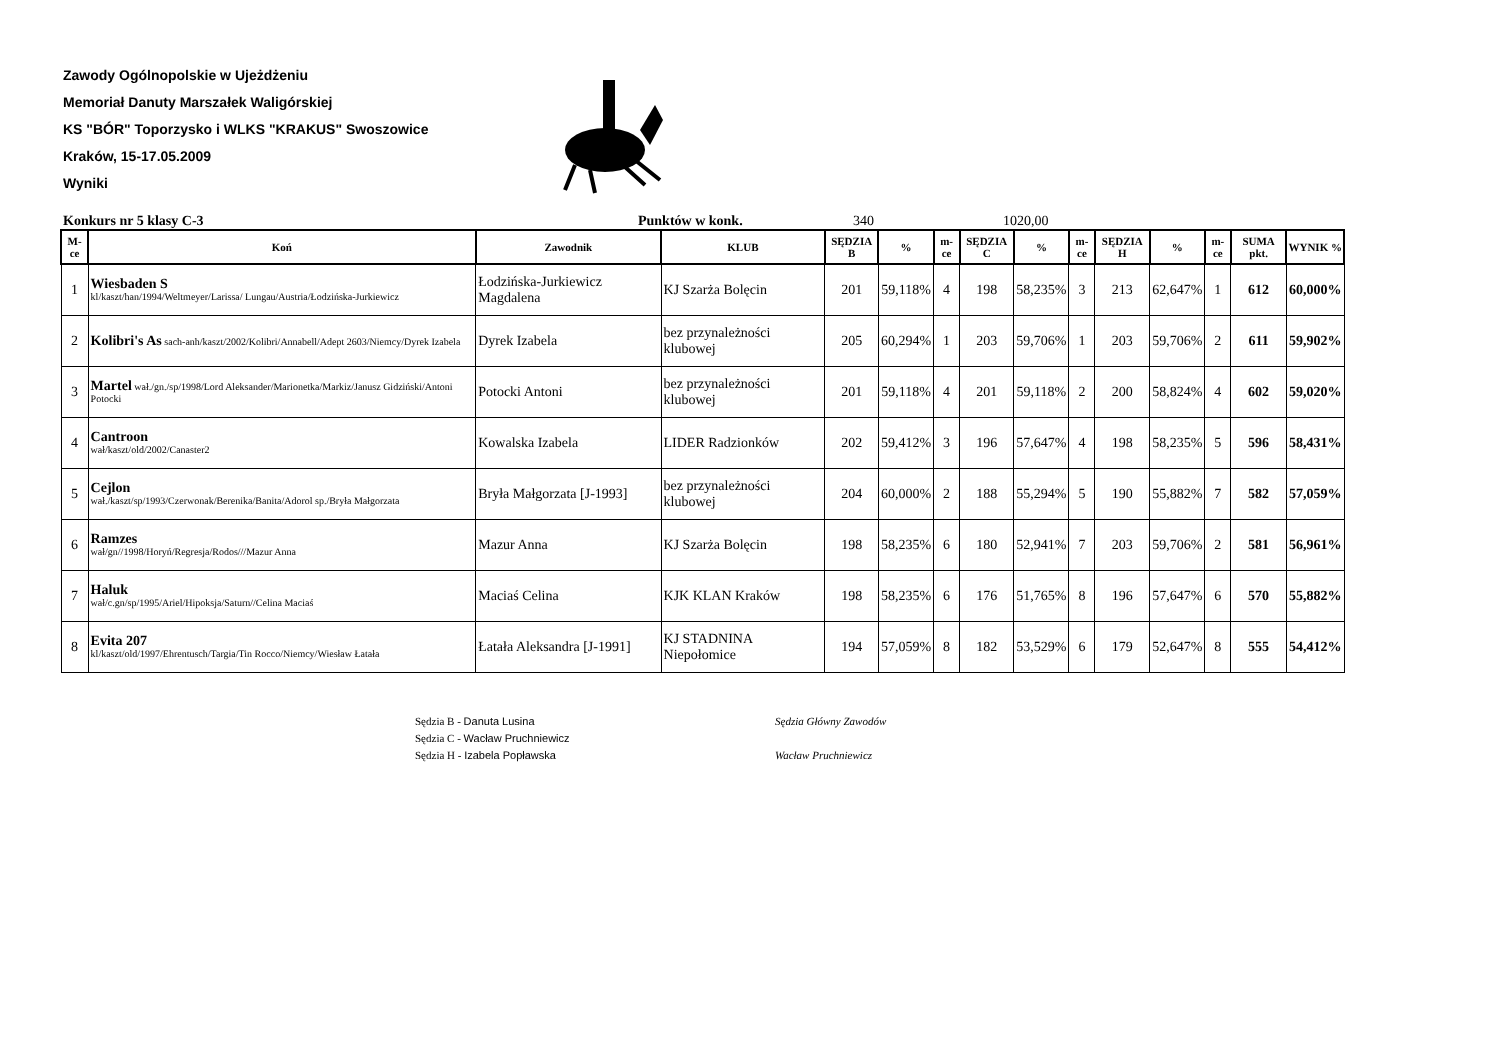Zawody Ogólnopolskie w Ujeżdżeniu
Memoriał Danuty Marszałek Waligórskiej
KS "BÓR" Toporzysko i WLKS "KRAKUS" Swoszowice
Kraków, 15-17.05.2009
Wyniki
Konkurs nr 5 klasy C-3 Punktów w konk. 340 1020,00
| M-ce | Koń | Zawodnik | KLUB | SĘDZIA B | % | m-ce | SĘDZIA C | % | m-ce | SĘDZIA H | % | m-ce | SUMA pkt. | WYNIK % |
| --- | --- | --- | --- | --- | --- | --- | --- | --- | --- | --- | --- | --- | --- | --- |
| 1 | Wiesbaden S kl/kaszt/han/1994/Weltmeyer/Larissa/ Lungau/Austria/Łodzińska-Jurkiewicz | Łodzińska-Jurkiewicz Magdalena | KJ Szarża Bolęcin | 201 | 59,118% | 4 | 198 | 58,235% | 3 | 213 | 62,647% | 1 | 612 | 60,000% |
| 2 | Kolibri's As sach-anh/kaszt/2002/Kolibri/Annabell/Adept 2603/Niemcy/Dyrek Izabela | Dyrek Izabela | bez przynależności klubowej | 205 | 60,294% | 1 | 203 | 59,706% | 1 | 203 | 59,706% | 2 | 611 | 59,902% |
| 3 | Martel wał./gn./sp/1998/Lord Aleksander/Marionetka/Markiz/Janusz Gidziński/Antoni Potocki | Potocki Antoni | bez przynależności klubowej | 201 | 59,118% | 4 | 201 | 59,118% | 2 | 200 | 58,824% | 4 | 602 | 59,020% |
| 4 | Cantroon wał/kaszt/old/2002/Canaster2 | Kowalska Izabela | LIDER Radzionków | 202 | 59,412% | 3 | 196 | 57,647% | 4 | 198 | 58,235% | 5 | 596 | 58,431% |
| 5 | Cejlon wał./kaszt/sp/1993/Czerwonak/Berenika/Banita/Adorol sp./Bryła Małgorzata | Bryła Małgorzata [J-1993] | bez przynależności klubowej | 204 | 60,000% | 2 | 188 | 55,294% | 5 | 190 | 55,882% | 7 | 582 | 57,059% |
| 6 | Ramzes wał/gn//1998/Horyń/Regresja/Rodos///Mazur Anna | Mazur Anna | KJ Szarża Bolęcin | 198 | 58,235% | 6 | 180 | 52,941% | 7 | 203 | 59,706% | 2 | 581 | 56,961% |
| 7 | Haluk wał/c.gn/sp/1995/Ariel/Hipoksja/Saturn//Celina Maciaś | Maciaś Celina | KJK KLAN Kraków | 198 | 58,235% | 6 | 176 | 51,765% | 8 | 196 | 57,647% | 6 | 570 | 55,882% |
| 8 | Evita 207 kl/kaszt/old/1997/Ehrentusch/Targia/Tin Rocco/Niemcy/Wiesław Łatała | Łatała Aleksandra [J-1991] | KJ STADNINA Niepołomice | 194 | 57,059% | 8 | 182 | 53,529% | 6 | 179 | 52,647% | 8 | 555 | 54,412% |
Sędzia B - Danuta Lusina
Sędzia C - Wacław Pruchniewicz
Sędzia H - Izabela Popławska
Sędzia Główny Zawodów
Wacław Pruchniewicz